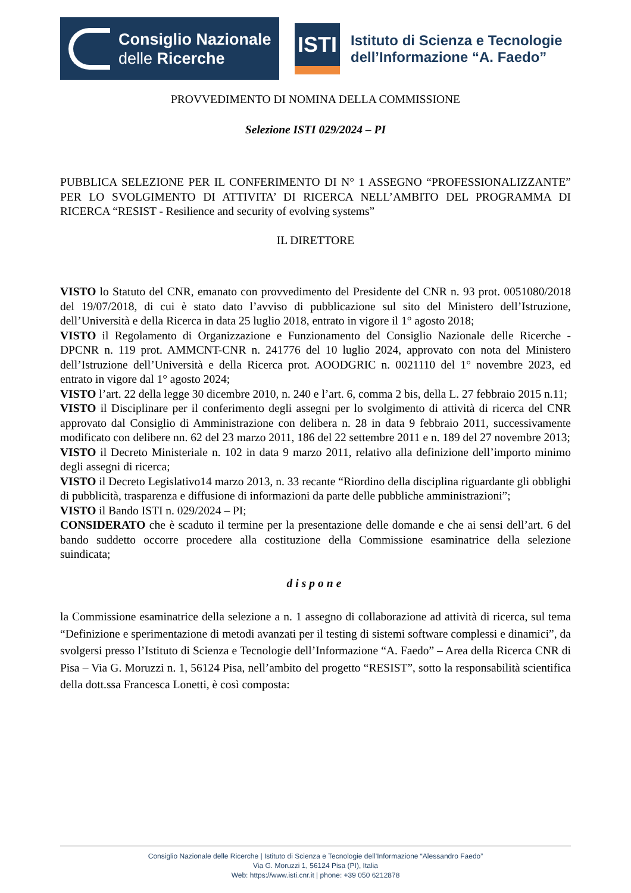Consiglio Nazionale
delle Ricerche
ISTI
Istituto di Scienza e Tecnologie
dell’Informazione “A. Faedo”
PROVVEDIMENTO DI NOMINA DELLA COMMISSIONE
Selezione ISTI 029/2024 – PI
PUBBLICA SELEZIONE PER IL CONFERIMENTO DI N° 1 ASSEGNO “PROFESSIONALIZZANTE” PER LO SVOLGIMENTO DI ATTIVITA’ DI RICERCA NELL’AMBITO DEL PROGRAMMA DI RICERCA “RESIST - Resilience and security of evolving systems”
IL DIRETTORE
VISTO lo Statuto del CNR, emanato con provvedimento del Presidente del CNR n. 93 prot. 0051080/2018 del 19/07/2018, di cui è stato dato l’avviso di pubblicazione sul sito del Ministero dell’Istruzione, dell’Università e della Ricerca in data 25 luglio 2018, entrato in vigore il 1° agosto 2018;
VISTO il Regolamento di Organizzazione e Funzionamento del Consiglio Nazionale delle Ricerche - DPCNR n. 119 prot. AMMCNT-CNR n. 241776 del 10 luglio 2024, approvato con nota del Ministero dell’Istruzione dell’Università e della Ricerca prot. AOODGRIC n. 0021110 del 1° novembre 2023, ed entrato in vigore dal 1° agosto 2024;
VISTO l’art. 22 della legge 30 dicembre 2010, n. 240 e l’art. 6, comma 2 bis, della L. 27 febbraio 2015 n.11;
VISTO il Disciplinare per il conferimento degli assegni per lo svolgimento di attività di ricerca del CNR approvato dal Consiglio di Amministrazione con delibera n. 28 in data 9 febbraio 2011, successivamente modificato con delibere nn. 62 del 23 marzo 2011, 186 del 22 settembre 2011 e n. 189 del 27 novembre 2013;
VISTO il Decreto Ministeriale n. 102 in data 9 marzo 2011, relativo alla definizione dell’importo minimo degli assegni di ricerca;
VISTO il Decreto Legislativo14 marzo 2013, n. 33 recante “Riordino della disciplina riguardante gli obblighi di pubblicità, trasparenza e diffusione di informazioni da parte delle pubbliche amministrazioni”;
VISTO il Bando ISTI n. 029/2024 – PI;
CONSIDERATO che è scaduto il termine per la presentazione delle domande e che ai sensi dell’art. 6 del bando suddetto occorre procedere alla costituzione della Commissione esaminatrice della selezione suindicata;
dispone
la Commissione esaminatrice della selezione a n. 1 assegno di collaborazione ad attività di ricerca, sul tema “Definizione e sperimentazione di metodi avanzati per il testing di sistemi software complessi e dinamici”, da svolgersi presso l’Istituto di Scienza e Tecnologie dell’Informazione “A. Faedo” – Area della Ricerca CNR di Pisa – Via G. Moruzzi n. 1, 56124 Pisa, nell’ambito del progetto “RESIST”, sotto la responsabilità scientifica della dott.ssa Francesca Lonetti, è così composta:
Consiglio Nazionale delle Ricerche | Istituto di Scienza e Tecnologie dell’Informazione “Alessandro Faedo”
Via G. Moruzzi 1, 56124 Pisa (PI), Italia
Web: https://www.isti.cnr.it | phone: +39 050 6212878